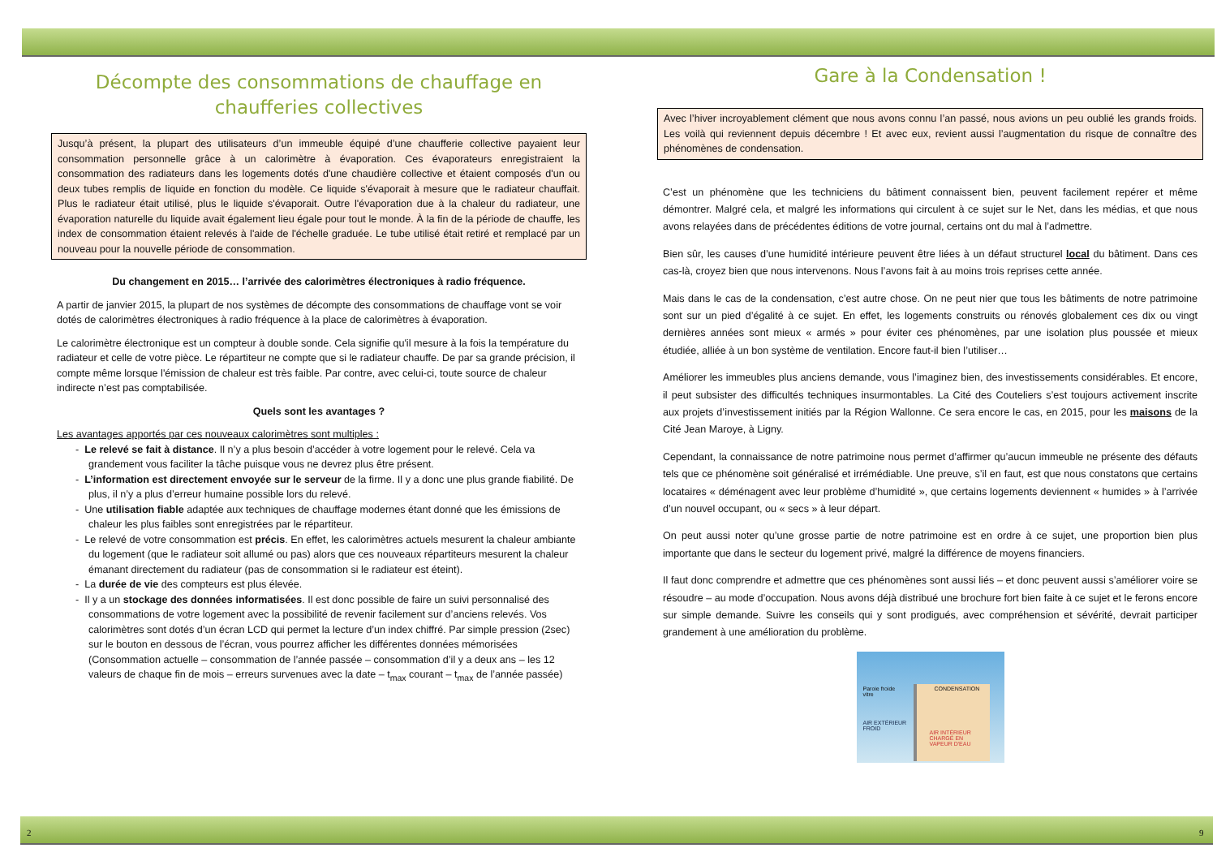Décompte des consommations de chauffage en chaufferies collectives
Jusqu’à présent, la plupart des utilisateurs d’un immeuble équipé d’une chaufferie collective payaient leur consommation personnelle grâce à un calorimètre à évaporation. Ces évaporateurs enregistraient la consommation des radiateurs dans les logements dotés d'une chaudière collective et étaient composés d'un ou deux tubes remplis de liquide en fonction du modèle. Ce liquide s'évaporait à mesure que le radiateur chauffait. Plus le radiateur était utilisé, plus le liquide s'évaporait. Outre l'évaporation due à la chaleur du radiateur, une évaporation naturelle du liquide avait également lieu égale pour tout le monde. À la fin de la période de chauffe, les index de consommation étaient relevés à l'aide de l'échelle graduée. Le tube utilisé était retiré et remplacé par un nouveau pour la nouvelle période de consommation.
Du changement en 2015… l’arrivée des calorimètres électroniques à radio fréquence.
A partir de janvier 2015, la plupart de nos systèmes de décompte des consommations de chauffage vont se voir dotés de calorimètres électroniques à radio fréquence à la place de calorimètres à évaporation.
Le calorimètre électronique est un compteur à double sonde. Cela signifie qu'il mesure à la fois la température du radiateur et celle de votre pièce. Le répartiteur ne compte que si le radiateur chauffe. De par sa grande précision, il compte même lorsque l'émission de chaleur est très faible. Par contre, avec celui-ci, toute source de chaleur indirecte n’est pas comptabilisée.
Quels sont les avantages ?
Les avantages apportés par ces nouveaux calorimètres sont multiples :
- Le relevé se fait à distance. Il n’y a plus besoin d’accéder à votre logement pour le relevé. Cela va grandement vous faciliter la tâche puisque vous ne devrez plus être présent.
- L’information est directement envoyée sur le serveur de la firme. Il y a donc une plus grande fiabilité. De plus, il n’y a plus d’erreur humaine possible lors du relevé.
- Une utilisation fiable adaptée aux techniques de chauffage modernes étant donné que les émissions de chaleur les plus faibles sont enregistrées par le répartiteur.
- Le relevé de votre consommation est précis. En effet, les calorimètres actuels mesurent la chaleur ambiante du logement (que le radiateur soit allumé ou pas) alors que ces nouveaux répartiteurs mesurent la chaleur émanant directement du radiateur (pas de consommation si le radiateur est éteint).
- La durée de vie des compteurs est plus élevée.
- Il y a un stockage des données informatisées. Il est donc possible de faire un suivi personnalisé des consommations de votre logement avec la possibilité de revenir facilement sur d’anciens relevés. Vos calorimètres sont dotés d’un écran LCD qui permet la lecture d’un index chiffré. Par simple pression (2sec) sur le bouton en dessous de l’écran, vous pourrez afficher les différentes données mémorisées (Consommation actuelle – consommation de l’année passée – consommation d’il y a deux ans – les 12 valeurs de chaque fin de mois – erreurs survenues avec la date – t<sub>max</sub> courant – t<sub>max</sub> de l’année passée)
Gare à la Condensation !
Avec l’hiver incroyablement clément que nous avons connu l’an passé, nous avions un peu oublié les grands froids. Les voilà qui reviennent depuis décembre ! Et avec eux, revient aussi l’augmentation du risque de connaître des phénomènes de condensation.
C’est un phénomène que les techniciens du bâtiment connaissent bien, peuvent facilement repérer et même démontrer. Malgré cela, et malgré les informations qui circulent à ce sujet sur le Net, dans les médias, et que nous avons relayées dans de précédentes éditions de votre journal, certains ont du mal à l’admettre.
Bien sûr, les causes d’une humidité intérieure peuvent être liées à un défaut structurel local du bâtiment. Dans ces cas-là, croyez bien que nous intervenons. Nous l’avons fait à au moins trois reprises cette année.
Mais dans le cas de la condensation, c’est autre chose. On ne peut nier que tous les bâtiments de notre patrimoine sont sur un pied d’égalité à ce sujet. En effet, les logements construits ou rénovés globalement ces dix ou vingt dernières années sont mieux « armés » pour éviter ces phénomènes, par une isolation plus poussée et mieux étudiée, alliée à un bon système de ventilation. Encore faut-il bien l’utiliser…
Améliorer les immeubles plus anciens demande, vous l’imaginez bien, des investissements considérables. Et encore, il peut subsister des difficultés techniques insurmontables. La Cité des Couteliers s’est toujours activement inscrite aux projets d’investissement initiés par la Région Wallonne. Ce sera encore le cas, en 2015, pour les maisons de la Cité Jean Maroye, à Ligny.
Cependant, la connaissance de notre patrimoine nous permet d’affirmer qu’aucun immeuble ne présente des défauts tels que ce phénomène soit généralisé et irrémédiable. Une preuve, s’il en faut, est que nous constatons que certains locataires « déménagent avec leur problème d’humidité », que certains logements deviennent « humides » à l’arrivée d’un nouvel occupant, ou « secs » à leur départ.
On peut aussi noter qu’une grosse partie de notre patrimoine est en ordre à ce sujet, une proportion bien plus importante que dans le secteur du logement privé, malgré la différence de moyens financiers.
Il faut donc comprendre et admettre que ces phénomènes sont aussi liés – et donc peuvent aussi s’améliorer voire se résoudre – au mode d’occupation. Nous avons déjà distribué une brochure fort bien faite à ce sujet et le ferons encore sur simple demande. Suivre les conseils qui y sont prodigués, avec compréhension et sévérité, devrait participer grandement à une amélioration du problème.
Paroie froide
vitre
CONDENSATION
AIR EXTÉRIEUR
FROID
AIR INTÉRIEUR
CHARGÉ EN
VAPEUR D'EAU
2 9